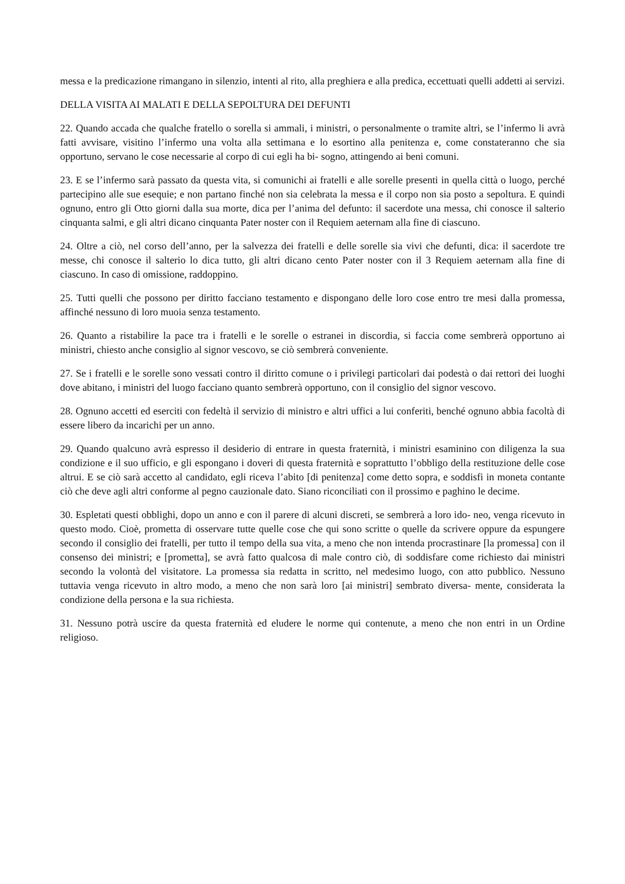messa e la predicazione rimangano in silenzio, intenti al rito, alla preghiera e alla predica, eccettuati quelli addetti ai servizi.
DELLA VISITA AI MALATI E DELLA SEPOLTURA DEI DEFUNTI
22. Quando accada che qualche fratello o sorella si ammali, i ministri, o personalmente o tramite altri, se l’infermo li avrà fatti avvisare, visitino l’infermo una volta alla settimana e lo esortino alla penitenza e, come constateranno che sia opportuno, servano le cose necessarie al corpo di cui egli ha bi- sogno, attingendo ai beni comuni.
23. E se l’infermo sarà passato da questa vita, si comunichi ai fratelli e alle sorelle presenti in quella città o luogo, perché partecipino alle sue esequie; e non partano finché non sia celebrata la messa e il corpo non sia posto a sepoltura. E quindi ognuno, entro gli Otto giorni dalla sua morte, dica per l’anima del defunto: il sacerdote una messa, chi conosce il salterio cinquanta salmi, e gli altri dicano cinquanta Pater noster con il Requiem aeternam alla fine di ciascuno.
24. Oltre a ciò, nel corso dell’anno, per la salvezza dei fratelli e delle sorelle sia vivi che defunti, dica: il sacerdote tre messe, chi conosce il salterio lo dica tutto, gli altri dicano cento Pater noster con il 3 Requiem aeternam alla fine di ciascuno. In caso di omissione, raddoppino.
25. Tutti quelli che possono per diritto facciano testamento e dispongano delle loro cose entro tre mesi dalla promessa, affinché nessuno di loro muoia senza testamento.
26. Quanto a ristabilire la pace tra i fratelli e le sorelle o estranei in discordia, si faccia come sembrerà opportuno ai ministri, chiesto anche consiglio al signor vescovo, se ciò sembrerà conveniente.
27. Se i fratelli e le sorelle sono vessati contro il diritto comune o i privilegi particolari dai podestà o dai rettori dei luoghi dove abitano, i ministri del luogo facciano quanto sembrerà opportuno, con il consiglio del signor vescovo.
28. Ognuno accetti ed eserciti con fedeltà il servizio di ministro e altri uffici a lui conferiti, benché ognuno abbia facoltà di essere libero da incarichi per un anno.
29. Quando qualcuno avrà espresso il desiderio di entrare in questa fraternità, i ministri esaminino con diligenza la sua condizione e il suo ufficio, e gli espongano i doveri di questa fraternità e soprattutto l’obbligo della restituzione delle cose altrui. E se ciò sarà accetto al candidato, egli riceva l’abito [di penitenza] come detto sopra, e soddisfi in moneta contante ciò che deve agli altri conforme al pegno cauzionale dato. Siano riconciliati con il prossimo e paghino le decime.
30. Espletati questi obblighi, dopo un anno e con il parere di alcuni discreti, se sembrerà a loro ido- neo, venga ricevuto in questo modo. Cioè, prometta di osservare tutte quelle cose che qui sono scritte o quelle da scrivere oppure da espungere secondo il consiglio dei fratelli, per tutto il tempo della sua vita, a meno che non intenda procrastinare [la promessa] con il consenso dei ministri; e [prometta], se avrà fatto qualcosa di male contro ciò, di soddisfare come richiesto dai ministri secondo la volontà del visitatore. La promessa sia redatta in scritto, nel medesimo luogo, con atto pubblico. Nessuno tuttavia venga ricevuto in altro modo, a meno che non sarà loro [ai ministri] sembrato diversa- mente, considerata la condizione della persona e la sua richiesta.
31. Nessuno potrà uscire da questa fraternità ed eludere le norme qui contenute, a meno che non entri in un Ordine religioso.